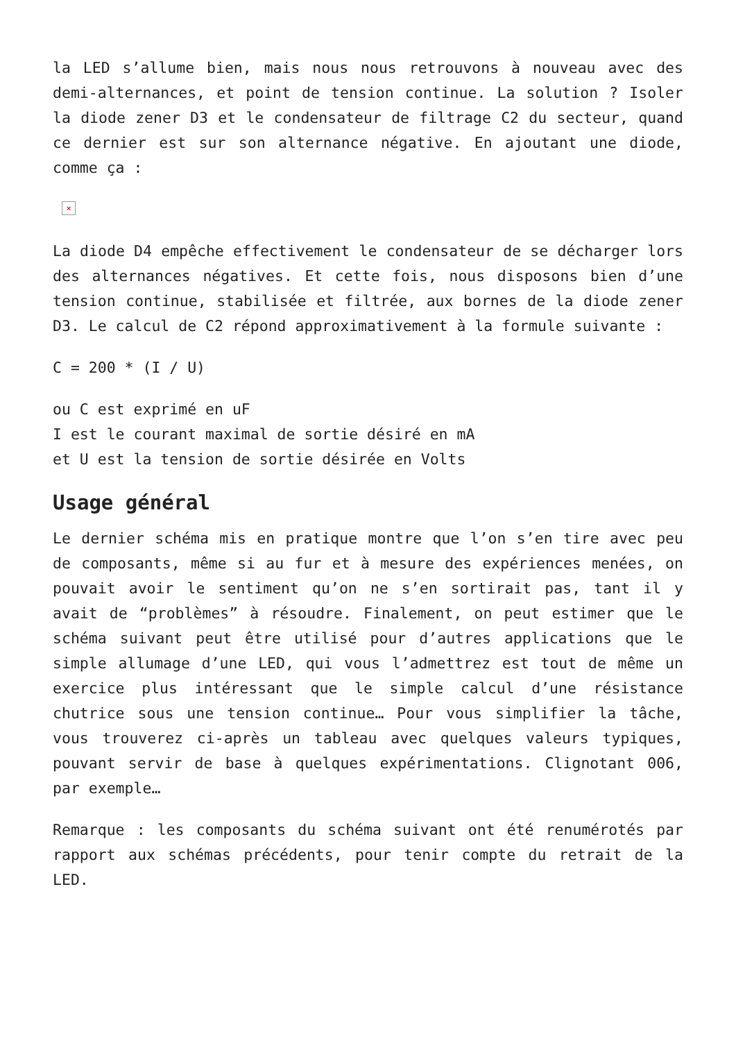la LED s’allume bien, mais nous nous retrouvons à nouveau avec des demi-alternances, et point de tension continue. La solution ? Isoler la diode zener D3 et le condensateur de filtrage C2 du secteur, quand ce dernier est sur son alternance négative. En ajoutant une diode, comme ça :
×
La diode D4 empêche effectivement le condensateur de se décharger lors des alternances négatives. Et cette fois, nous disposons bien d’une tension continue, stabilisée et filtrée, aux bornes de la diode zener D3. Le calcul de C2 répond approximativement à la formule suivante :
C = 200 * (I / U)
ou C est exprimé en uF
I est le courant maximal de sortie désiré en mA
et U est la tension de sortie désirée en Volts
Usage général
Le dernier schéma mis en pratique montre que l’on s’en tire avec peu de composants, même si au fur et à mesure des expériences menées, on pouvait avoir le sentiment qu’on ne s’en sortirait pas, tant il y avait de “problèmes” à résoudre. Finalement, on peut estimer que le schéma suivant peut être utilisé pour d’autres applications que le simple allumage d’une LED, qui vous l’admettrez est tout de même un exercice plus intéressant que le simple calcul d’une résistance chutrice sous une tension continue… Pour vous simplifier la tâche, vous trouverez ci-après un tableau avec quelques valeurs typiques, pouvant servir de base à quelques expérimentations. Clignotant 006, par exemple…
Remarque : les composants du schéma suivant ont été renumérotés par rapport aux schémas précédents, pour tenir compte du retrait de la LED.